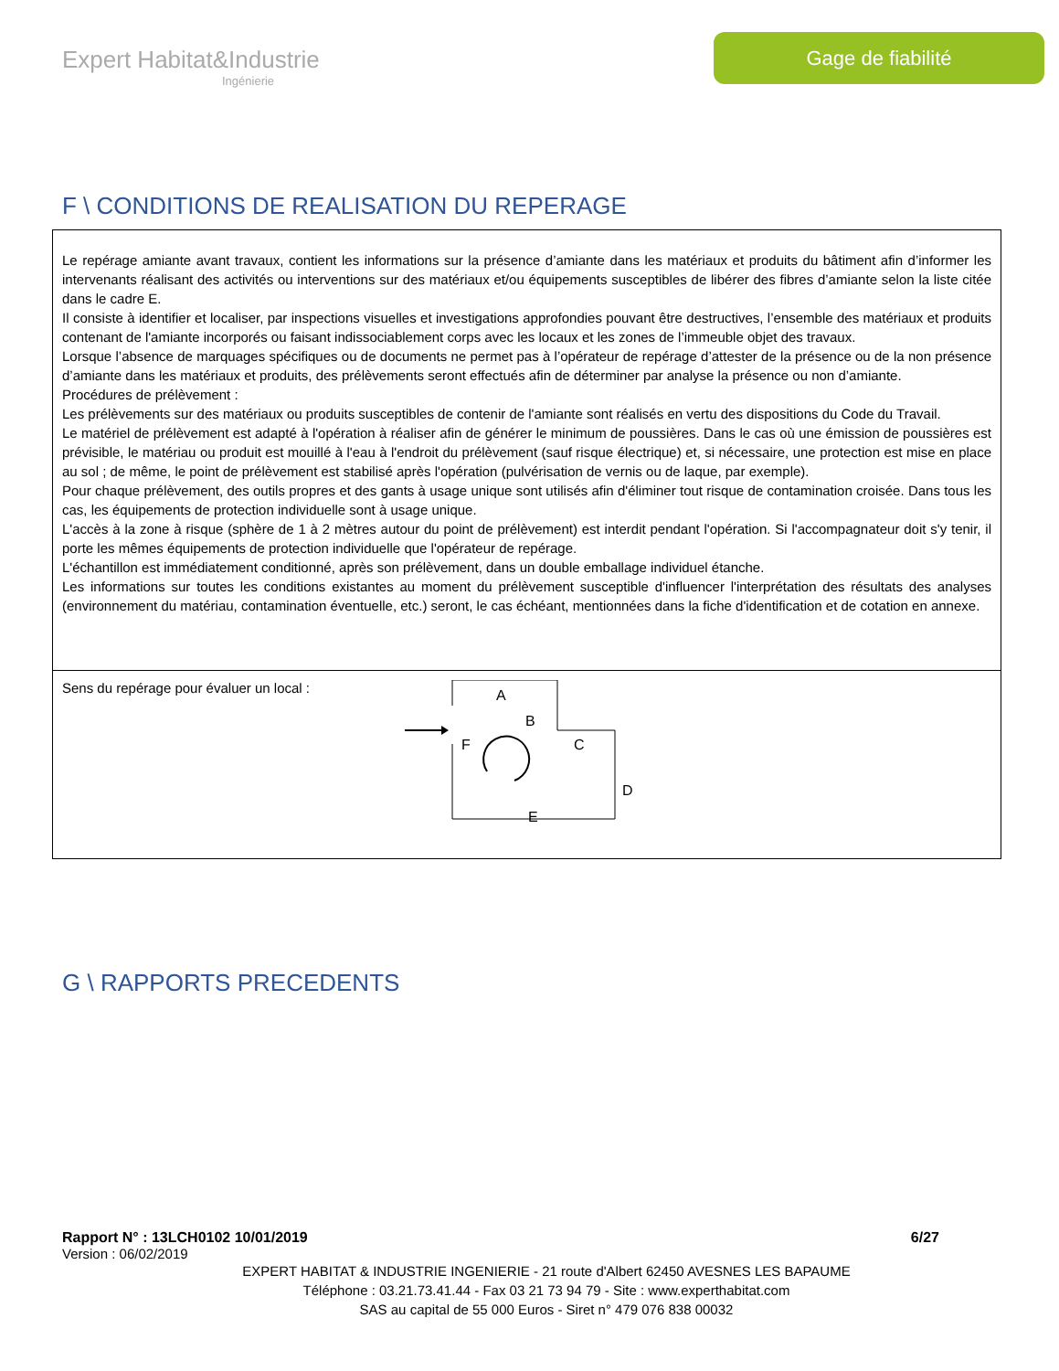Expert Habitat&Industrie
Ingénierie
Gage de fiabilité
F \ CONDITIONS DE REALISATION DU REPERAGE
Le repérage amiante avant travaux, contient les informations sur la présence d’amiante dans les matériaux et produits du bâtiment afin d’informer les intervenants réalisant des activités ou interventions sur des matériaux et/ou équipements susceptibles de libérer des fibres d’amiante selon la liste citée dans le cadre E.
Il consiste à identifier et localiser, par inspections visuelles et investigations approfondies pouvant être destructives, l’ensemble des matériaux et produits contenant de l'amiante incorporés ou faisant indissociablement corps avec les locaux et les zones de l’immeuble objet des travaux.
Lorsque l’absence de marquages spécifiques ou de documents ne permet pas à l’opérateur de repérage d’attester de la présence ou de la non présence d’amiante dans les matériaux et produits, des prélèvements seront effectués afin de déterminer par analyse la présence ou non d’amiante.
Procédures de prélèvement :
Les prélèvements sur des matériaux ou produits susceptibles de contenir de l'amiante sont réalisés en vertu des dispositions du Code du Travail.
Le matériel de prélèvement est adapté à l'opération à réaliser afin de générer le minimum de poussières. Dans le cas où une émission de poussières est prévisible, le matériau ou produit est mouillé à l'eau à l'endroit du prélèvement (sauf risque électrique) et, si nécessaire, une protection est mise en place au sol ; de même, le point de prélèvement est stabilisé après l'opération (pulvérisation de vernis ou de laque, par exemple).
Pour chaque prélèvement, des outils propres et des gants à usage unique sont utilisés afin d'éliminer tout risque de contamination croisée. Dans tous les cas, les équipements de protection individuelle sont à usage unique.
L'accès à la zone à risque (sphère de 1 à 2 mètres autour du point de prélèvement) est interdit pendant l'opération. Si l'accompagnateur doit s'y tenir, il porte les mêmes équipements de protection individuelle que l'opérateur de repérage.
L'échantillon est immédiatement conditionné, après son prélèvement, dans un double emballage individuel étanche.
Les informations sur toutes les conditions existantes au moment du prélèvement susceptible d'influencer l'interprétation des résultats des analyses (environnement du matériau, contamination éventuelle, etc.) seront, le cas échéant, mentionnées dans la fiche d'identification et de cotation en annexe.
Sens du repérage pour évaluer un local :
A
B
C
D
E
F
G \ RAPPORTS PRECEDENTS
Rapport N° : 13LCH0102 10/01/2019 6/27
Version : 06/02/2019
EXPERT HABITAT & INDUSTRIE INGENIERIE - 21 route d'Albert 62450 AVESNES LES BAPAUME
Téléphone : 03.21.73.41.44 - Fax 03 21 73 94 79 - Site : www.experthabitat.com
SAS au capital de 55 000 Euros - Siret n° 479 076 838 00032